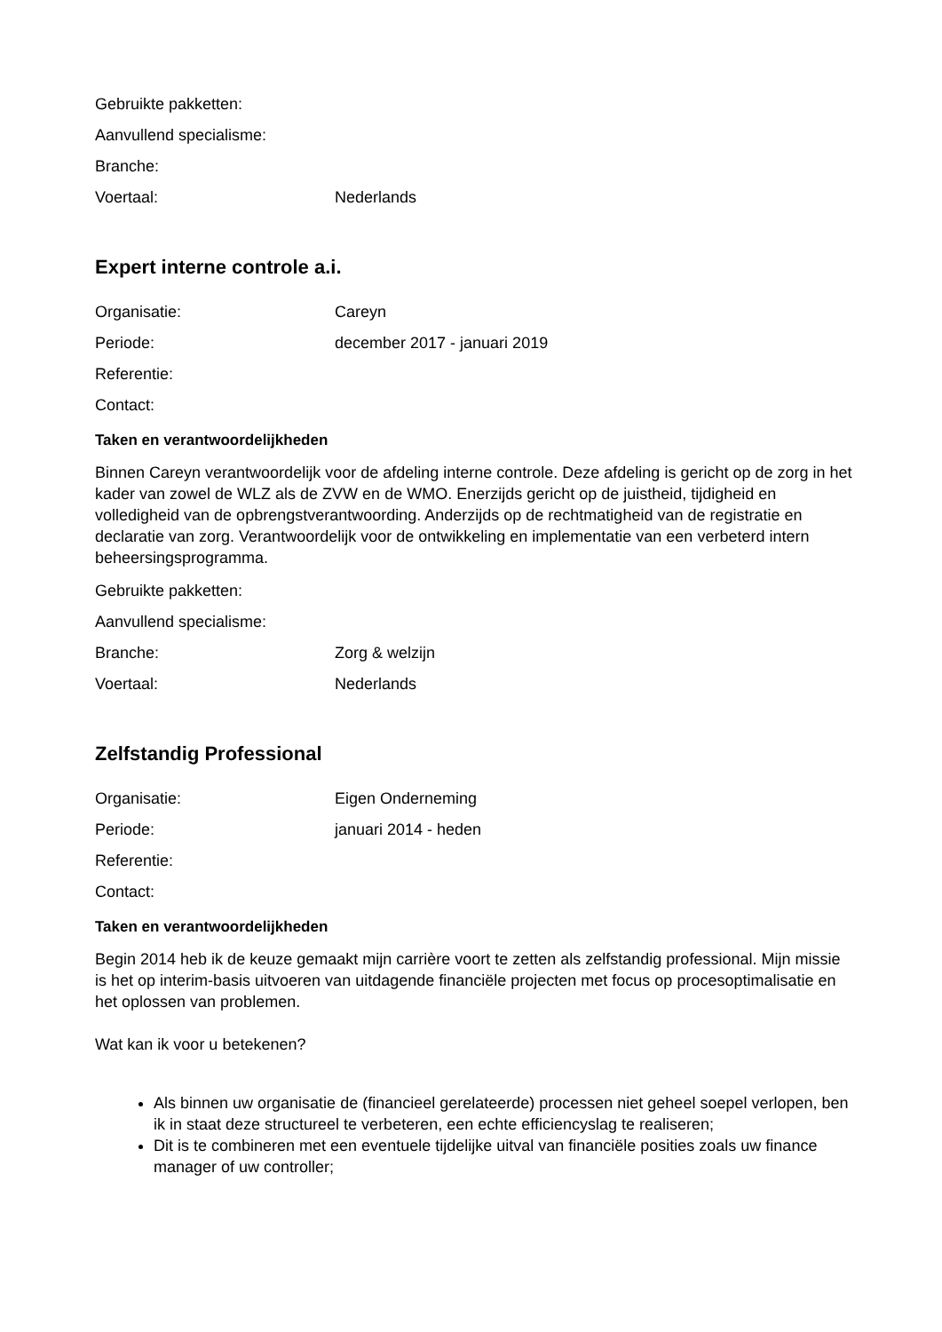Gebruikte pakketten:
Aanvullend specialisme:
Branche:
Voertaal: Nederlands
Expert interne controle a.i.
Organisatie: Careyn
Periode: december 2017 - januari 2019
Referentie:
Contact:
Taken en verantwoordelijkheden
Binnen Careyn verantwoordelijk voor de afdeling interne controle. Deze afdeling is gericht op de zorg in het kader van zowel de WLZ als de ZVW en de WMO. Enerzijds gericht op de juistheid, tijdigheid en volledigheid van de opbrengstverantwoording. Anderzijds op de rechtmatigheid van de registratie en declaratie van zorg. Verantwoordelijk voor de ontwikkeling en implementatie van een verbeterd intern beheersingsprogramma.
Gebruikte pakketten:
Aanvullend specialisme:
Branche: Zorg & welzijn
Voertaal: Nederlands
Zelfstandig Professional
Organisatie: Eigen Onderneming
Periode: januari 2014 - heden
Referentie:
Contact:
Taken en verantwoordelijkheden
Begin 2014 heb ik de keuze gemaakt mijn carrière voort te zetten als zelfstandig professional. Mijn missie is het op interim-basis uitvoeren van uitdagende financiële projecten met focus op procesoptimalisatie en het oplossen van problemen.
Wat kan ik voor u betekenen?
Als binnen uw organisatie de (financieel gerelateerde) processen niet geheel soepel verlopen, ben ik in staat deze structureel te verbeteren, een echte efficiencyslag te realiseren;
Dit is te combineren met een eventuele tijdelijke uitval van financiële posities zoals uw finance manager of uw controller;